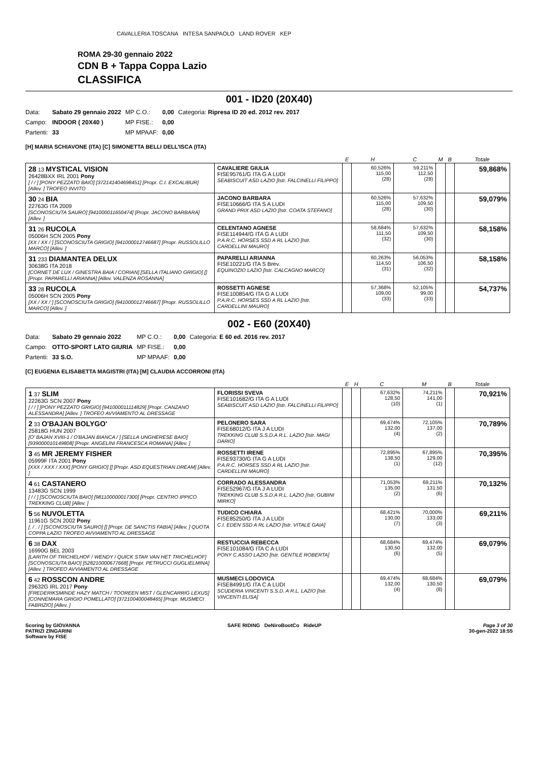CAVALLERIA TOSCANA INTESA SANPAOLO LAND ROVER KEP
ROMA 29-30 gennaio 2022
CDN B + Tappa Coppa Lazio
CLASSIFICA
001 - ID20 (20X40)
| Data: | Sabato 29 gennaio 2022 | MP C.O.: | 0,00 | Categoria: Ripresa ID 20 ed. 2012 rev. 2017 |
| Campo: | INDOOR ( 20X40 ) | MP FISE.: | 0,00 | |
| Partenti: | 33 | MP MPAAF: | 0,00 | |
[H] MARIA SCHIAVONE (ITA) [C] SIMONETTA BELLI DELL'ISCA (ITA)
| | | E | H | C | M | B | Totale |
| --- | --- | --- | --- | --- | --- | --- | --- |
| 28 13 MYSTICAL VISION 26428BXX IRL 2001 Pony [ / / ] [PONY PEZZATO BAIO] [372141404698451] [Propr. C.I. EXCALIBUR] [Allev. ] TROFEO INVITO | CAVALIERE GIULIA FISE95761/G ITA G A LUDI SEABISCUIT ASD LAZIO [Istr. FALCINELLI FILIPPO] | | 60,526% 115,00 (28) | 59,211% 112,50 (28) | | | 59,868% |
| 30 24 BIA 22763G ITA 2009 [SCONOSCIUTA SAURO] [941000011650474] [Propr. JACONO BARBARA] [Allev. ] | JACONO BARBARA FISE10666/G ITA S A LUDI GRAND PRIX ASD LAZIO [Istr. COATA STEFANO] | | 60,526% 115,00 (28) | 57,632% 109,50 (30) | | | 59,079% |
| 31 26 RUCOLA 05006H SCN 2005 Pony [XX / XX / ] [SCONOSCIUTA GRIGIO] [941000012746687] [Propr. RUSSOLILLO MARCO] [Allev. ] | CELENTANO AGNESE FISE114944/G ITA G A LUDI P.A.R.C. HORSES SSD A RL LAZIO [Istr. CARDELLINI MAURO] | | 58,684% 111,50 (32) | 57,632% 109,50 (30) | | | 58,158% |
| 31 233 DIAMANTEA DELUX 30638G ITA 2018 [CORNET DE LUX / GINESTRA BAIA / CORIAN] [SELLA ITALIANO GRIGIO] [] [Propr. PAPARELLI ARIANNA] [Allev. VALENZA ROSANNA] | PAPARELLI ARIANNA FISE10221/G ITA S Brev. EQUINOZIO LAZIO [Istr. CALCAGNO MARCO] | | 60,263% 114,50 (31) | 56,053% 106,50 (32) | | | 58,158% |
| 33 28 RUCOLA 05006H SCN 2005 Pony [XX / XX / ] [SCONOSCIUTA GRIGIO] [941000012746687] [Propr. RUSSOLILLO MARCO] [Allev. ] | ROSSETTI AGNESE FISE100854/G ITA G A LUDI P.A.R.C. HORSES SSD A RL LAZIO [Istr. CARDELLINI MAURO] | | 57,368% 109,00 (33) | 52,105% 99,00 (33) | | | 54,737% |
002 - E60 (20X40)
| Data: | Sabato 29 gennaio 2022 | MP C.O.: | 0,00 | Categoria: E 60 ed. 2016 rev. 2017 |
| Campo: | OTTO-SPORT LATO GIURIA | MP FISE.: | 0,00 | |
| Partenti: | 33 S.O. | MP MPAAF: | 0,00 | |
[C] EUGENIA ELISABETTA MAGISTRI (ITA) [M] CLAUDIA ACCORRONI (ITA)
| | | E | H | C | M | B | Totale |
| --- | --- | --- | --- | --- | --- | --- | --- |
| 1 37 SLIM 22263G SCN 2007 Pony [ / / ] [PONY PEZZATO GRIGIO] [941000011114829] [Propr. CANZANO ALESSANDRA] [Allev. ] TROFEO AVVIAMENTO AL DRESSAGE | FLORISSI SVEVA FISE101682/G ITA G A LUDI SEABISCUIT ASD LAZIO [Istr. FALCINELLI FILIPPO] | | | 67,632% 128,50 (10) | 74,211% 141,00 (1) | | 70,921% |
| 2 33 O'BAJAN BOLYGO' 25818G HUN 2007 [O' BAJAN XVIII-1 / O'BAJAN BIANCA / ] [SELLA UNGHERESE BAIO] [939000010149808] [Propr. ANGELINI FRANCESCA ROMANA] [Allev. ] | PELONERO SARA FISE68012/G ITA J A LUDI TREKKING CLUB S.S.D.A R.L. LAZIO [Istr. MAGI DARIO] | | | 69,474% 132,00 (4) | 72,105% 137,00 (2) | | 70,789% |
| 3 45 MR JEREMY FISHER 05999F ITA 2001 Pony [XXX / XXX / XXX] [PONY GRIGIO] [] [Propr. ASD EQUESTRIAN DREAM] [Allev. ] | ROSSETTI IRENE FISE93730/G ITA G A LUDI P.A.R.C. HORSES SSD A RL LAZIO [Istr. CARDELLINI MAURO] | | | 72,895% 138,50 (1) | 67,895% 129,00 (12) | | 70,395% |
| 4 61 CASTANERO 13483G SCN 1999 [ / / ] [SCONOSCIUTA BAIO] [981100000017300] [Propr. CENTRO IPPICO TREKKING CLUB] [Allev. ] | CORRADO ALESSANDRA FISE52967/G ITA J A LUDI TREKKING CLUB S.S.D.A R.L. LAZIO [Istr. GUBINI MIRKO] | | | 71,053% 135,00 (2) | 69,211% 131,50 (6) | | 70,132% |
| 5 56 NUVOLETTA 11961G SCN 2002 Pony [. / . / ] [SCONOSCIUTA SAURO] [] [Propr. DE SANCTIS FABIA] [Allev. ] QUOTA COPPA LAZIO TROFEO AVVIAMENTO AL DRESSAGE | TUDICO CHIARA FISE85250/G ITA J A LUDI C.I. EDEN SSD A RL LAZIO [Istr. VITALE GAIA] | | | 68,421% 130,00 (7) | 70,000% 133,00 (3) | | 69,211% |
| 6 38 DAX 16990G BEL 2003 [LARITH OF TRICHELHOF / WENDY / QUICK STAR VAN HET TRICHELHOF] [SCONOSCIUTA BAIO] [528210000677668] [Propr. PETRUCCI GUGLIELMINA] [Allev. ] TROFEO AVVIAMENTO AL DRESSAGE | RESTUCCIA REBECCA FISE101084/G ITA C A LUDI PONY C.ASSO LAZIO [Istr. GENTILE ROBERTA] | | | 68,684% 130,50 (6) | 69,474% 132,00 (5) | | 69,079% |
| 6 42 ROSSCON ANDRE 29632G IRL 2017 Pony [FREDERIKSMINDE HAZY MATCH / TOOREEN MIST / GLENCARRIG LEXUS] [CONNEMARA GRIGIO POMELLATO] [372100400048465] [Propr. MUSMECI FABRIZIO] [Allev. ] | MUSMECI LODOVICA FISE84991/G ITA C A LUDI SCUDERIA VINCENTI S.S.D. A R.L. LAZIO [Istr. VINCENTI ELISA] | | | 69,474% 132,00 (4) | 68,684% 130,50 (8) | | 69,079% |
Scoring by GIOVANNA
PATRIZI ZINGARINI
Software by FISE
SAFE RIDING DeNiroBootCo RideUP
Page 3 of 30
30-gen-2022 18:55